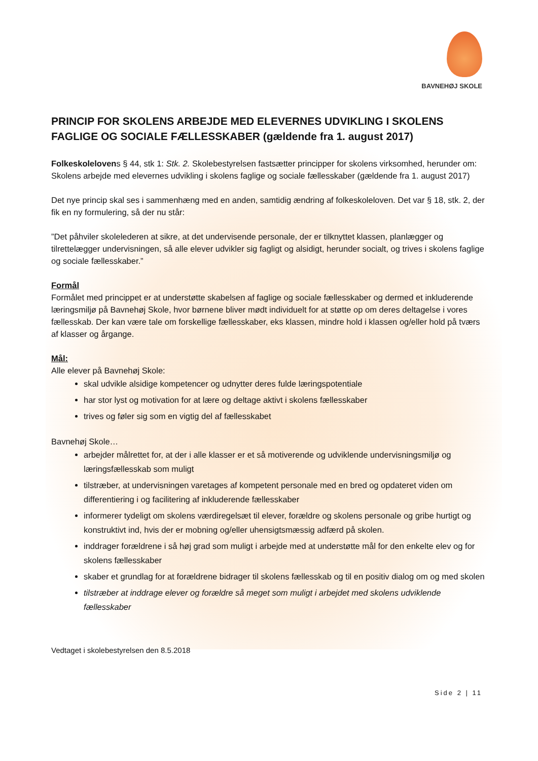BAVNEHØJ SKOLE
PRINCIP FOR SKOLENS ARBEJDE MED ELEVERNES UDVIKLING I SKOLENS FAGLIGE OG SOCIALE FÆLLESSKABER (gældende fra 1. august 2017)
Folkeskolelove ns § 44, stk 1: Stk. 2. Skolebestyrelsen fastsætter principper for skolens virksomhed, herunder om:
Skolens arbejde med elevernes udvikling i skolens faglige og sociale fællesskaber (gældende fra 1. august 2017)
Det nye princip skal ses i sammenhæng med en anden, samtidig ændring af folkeskoleloven. Det var § 18, stk. 2, der fik en ny formulering, så der nu står:
”Det påhviler skolelederen at sikre, at det undervisende personale, der er tilknyttet klassen, planlægger og tilrettelægger undervisningen, så alle elever udvikler sig fagligt og alsidigt, herunder socialt, og trives i skolens faglige og sociale fællesskaber.”
Formål
Formålet med princippet er at understøtte skabelsen af faglige og sociale fællesskaber og dermed et inkluderende læringsmiljø på Bavnehøj Skole, hvor børnene bliver mødt individuelt for at støtte op om deres deltagelse i vores fællesskab. Der kan være tale om forskellige fællesskaber, eks klassen, mindre hold i klassen og/eller hold på tværs af klasser og årgange.
Mål:
Alle elever på Bavnehøj Skole:
skal udvikle alsidige kompetencer og udnytter deres fulde læringspotentiale
har stor lyst og motivation for at lære og deltage aktivt i skolens fællesskaber
trives og føler sig som en vigtig del af fællesskabet
Bavnehøj Skole…
arbejder målrettet for, at der i alle klasser er et så motiverende og udviklende undervisningsmiljø og læringsfællesskab som muligt
tilstræber, at undervisningen varetages af kompetent personale med en bred og opdateret viden om differentiering i og facilitering af inkluderende fællesskaber
informerer tydeligt om skolens værdiregelsæt til elever, forældre og skolens personale og gribe hurtigt og konstruktivt ind, hvis der er mobning og/eller uhensigtsmæssig adfærd på skolen.
inddrager forældrene i så høj grad som muligt i arbejde med at understøtte mål for den enkelte elev og for skolens fællesskaber
skaber et grundlag for at forældrene bidrager til skolens fællesskab og til en positiv dialog om og med skolen
tilstræber at inddrage elever og forældre så meget som muligt i arbejdet med skolens udviklende fællesskaber
Vedtaget i skolebestyrelsen den 8.5.2018
Side 2 | 11